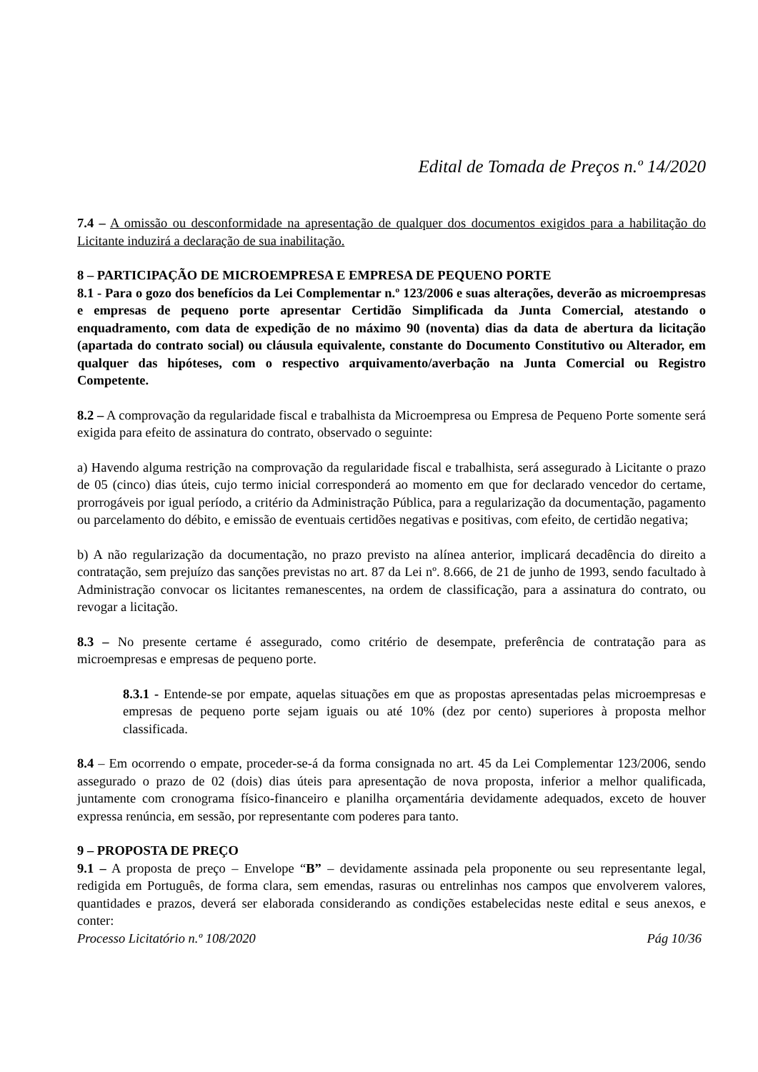Edital de Tomada de Preços n.º 14/2020
7.4 – A omissão ou desconformidade na apresentação de qualquer dos documentos exigidos para a habilitação do Licitante induzirá a declaração de sua inabilitação.
8 – PARTICIPAÇÃO DE MICROEMPRESA E EMPRESA DE PEQUENO PORTE
8.1 - Para o gozo dos benefícios da Lei Complementar n.º 123/2006 e suas alterações, deverão as microempresas e empresas de pequeno porte apresentar Certidão Simplificada da Junta Comercial, atestando o enquadramento, com data de expedição de no máximo 90 (noventa) dias da data de abertura da licitação (apartada do contrato social) ou cláusula equivalente, constante do Documento Constitutivo ou Alterador, em qualquer das hipóteses, com o respectivo arquivamento/averbação na Junta Comercial ou Registro Competente.
8.2 – A comprovação da regularidade fiscal e trabalhista da Microempresa ou Empresa de Pequeno Porte somente será exigida para efeito de assinatura do contrato, observado o seguinte:
a) Havendo alguma restrição na comprovação da regularidade fiscal e trabalhista, será assegurado à Licitante o prazo de 05 (cinco) dias úteis, cujo termo inicial corresponderá ao momento em que for declarado vencedor do certame, prorrogáveis por igual período, a critério da Administração Pública, para a regularização da documentação, pagamento ou parcelamento do débito, e emissão de eventuais certidões negativas e positivas, com efeito, de certidão negativa;
b) A não regularização da documentação, no prazo previsto na alínea anterior, implicará decadência do direito a contratação, sem prejuízo das sanções previstas no art. 87 da Lei nº. 8.666, de 21 de junho de 1993, sendo facultado à Administração convocar os licitantes remanescentes, na ordem de classificação, para a assinatura do contrato, ou revogar a licitação.
8.3 – No presente certame é assegurado, como critério de desempate, preferência de contratação para as microempresas e empresas de pequeno porte.
8.3.1 - Entende-se por empate, aquelas situações em que as propostas apresentadas pelas microempresas e empresas de pequeno porte sejam iguais ou até 10% (dez por cento) superiores à proposta melhor classificada.
8.4 – Em ocorrendo o empate, proceder-se-á da forma consignada no art. 45 da Lei Complementar 123/2006, sendo assegurado o prazo de 02 (dois) dias úteis para apresentação de nova proposta, inferior a melhor qualificada, juntamente com cronograma físico-financeiro e planilha orçamentária devidamente adequados, exceto de houver expressa renúncia, em sessão, por representante com poderes para tanto.
9 – PROPOSTA DE PREÇO
9.1 – A proposta de preço – Envelope “B” – devidamente assinada pela proponente ou seu representante legal, redigida em Português, de forma clara, sem emendas, rasuras ou entrelinhas nos campos que envolverem valores, quantidades e prazos, deverá ser elaborada considerando as condições estabelecidas neste edital e seus anexos, e conter:
Processo Licitatório n.º 108/2020 Pág 10/36